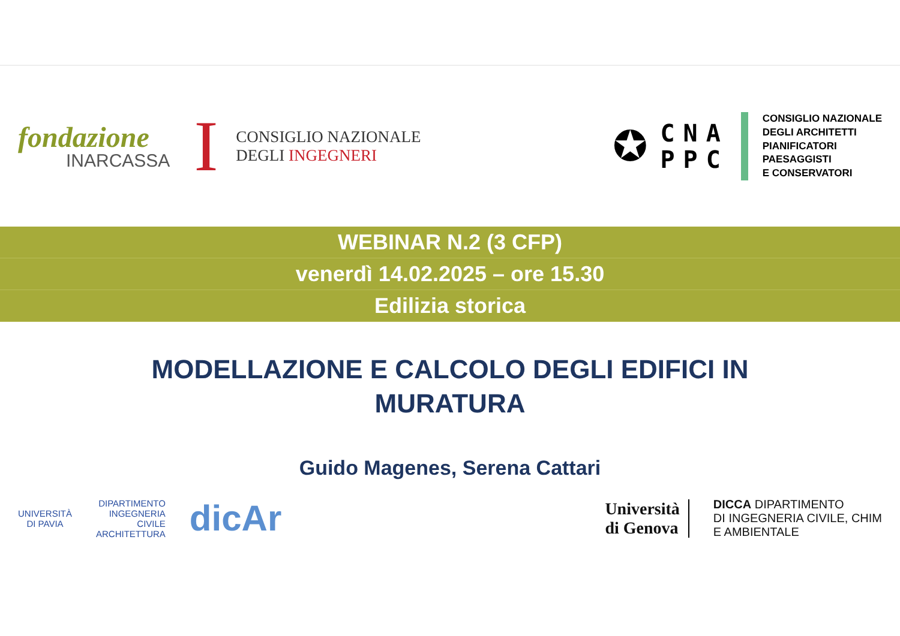fondazione
INARCASSA
I
CONSIGLIO NAZIONALE
DEGLI INGEGNERI
✪
CNA
PPC
CONSIGLIO NAZIONALE
DEGLI ARCHITETTI
PIANIFICATORI
PAESAGGISTI
E CONSERVATORI
WEBINAR N.2 (3 CFP)
venerdì 14.02.2025 – ore 15.30
Edilizia storica
MODELLAZIONE E CALCOLO DEGLI EDIFICI IN MURATURA
Guido Magenes, Serena Cattari
UNIVERSITÀ
DI PAVIA
DIPARTIMENTO
INGEGNERIA
CIVILE
ARCHITETTURA
dicAr
Università
di Genova
DICCA DIPARTIMENTO
DI INGEGNERIA CIVILE, CHIM
E AMBIENTALE